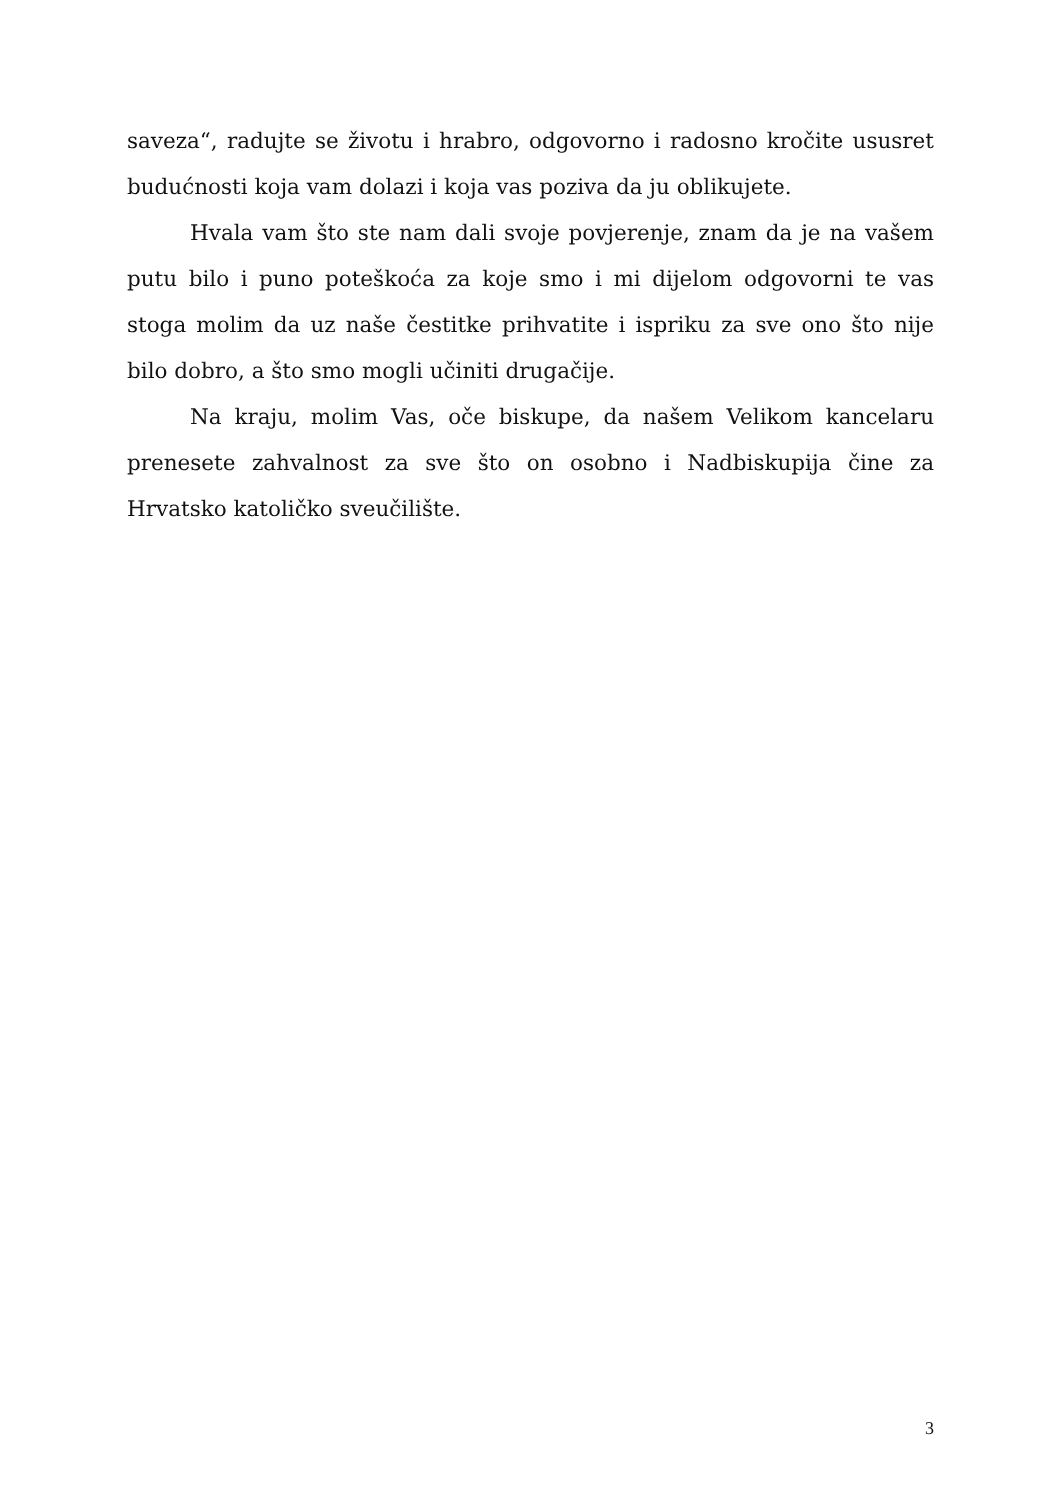saveza“, radujte se životu i hrabro, odgovorno i radosno kročite ususret budućnosti koja vam dolazi i koja vas poziva da ju oblikujete.
Hvala vam što ste nam dali svoje povjerenje, znam da je na vašem putu bilo i puno poteškoća za koje smo i mi dijelom odgovorni te vas stoga molim da uz naše čestitke prihvatite i ispriku za sve ono što nije bilo dobro, a što smo mogli učiniti drugačije.
Na kraju, molim Vas, oče biskupe, da našem Velikom kancelaru prenesete zahvalnost za sve što on osobno i Nadbiskupija čine za Hrvatsko katoličko sveučilište.
3